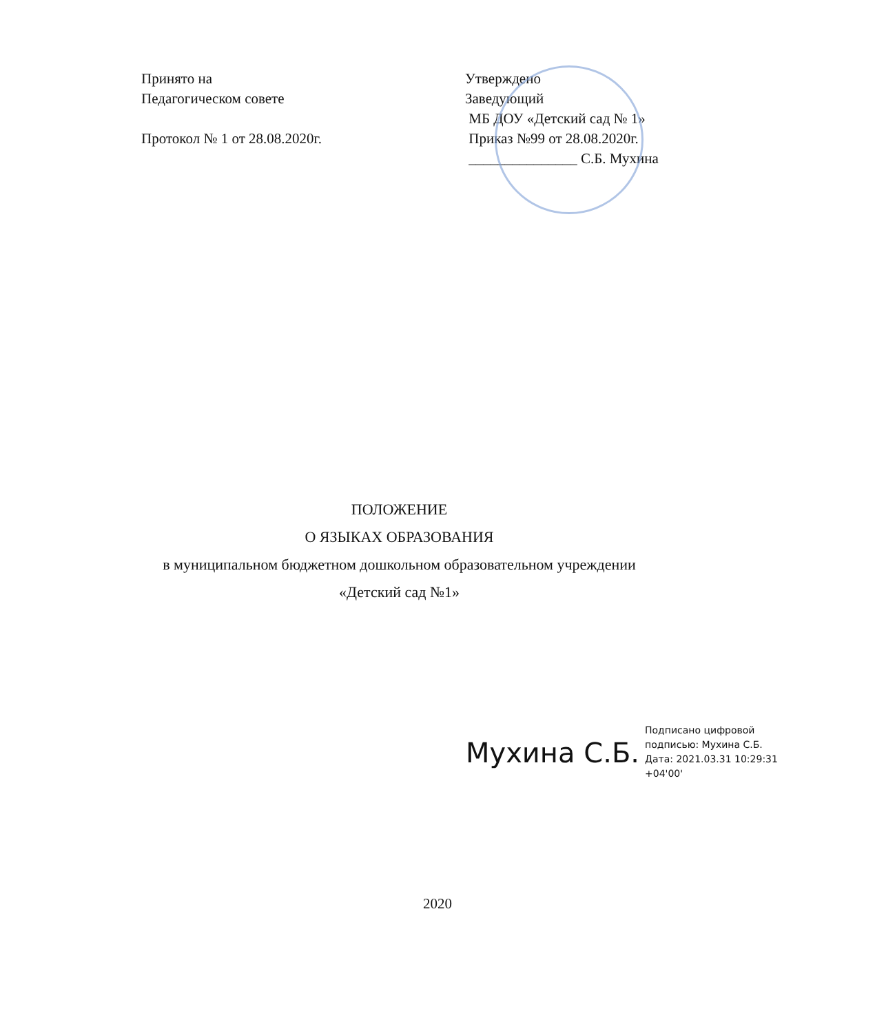Принято на
Педагогическом совете
Протокол № 1 от 28.08.2020г.
Утверждено
Заведующий
МБ ДОУ «Детский сад № 1»
Приказ №99 от 28.08.2020г.
_______________ С.Б. Мухина
ПОЛОЖЕНИЕ
О ЯЗЫКАХ ОБРАЗОВАНИЯ
в муниципальном бюджетном дошкольном образовательном учреждении
«Детский сад №1»
Мухина С.Б.
Подписано цифровой
подписью: Мухина С.Б.
Дата: 2021.03.31 10:29:31
+04'00'
2020